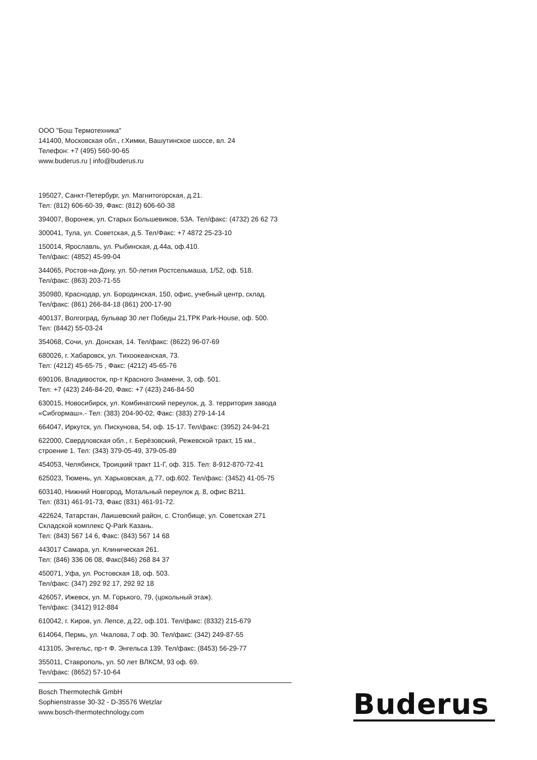ООО "Бош Термотехника"
141400, Московская обл., г.Химки, Вашутинское шоссе, вл. 24
Телефон: +7 (495) 560-90-65
www.buderus.ru | info@buderus.ru
195027, Санкт-Петербург, ул. Магнитогорская, д.21.
Тел: (812) 606-60-39, Факс: (812) 606-60-38
394007, Воронеж, ул. Старых Большевиков, 53А. Тел/факс: (4732) 26 62 73
300041, Тула, ул. Советская, д.5. Тел/Факс: +7 4872 25-23-10
150014, Ярославль, ул. Рыбинская, д.44а, оф.410.
Тел/факс: (4852) 45-99-04
344065, Ростов-на-Дону, ул. 50-летия Ростсельмаша, 1/52, оф. 518.
Тел/факс: (863) 203-71-55
350980, Краснодар, ул. Бородинская, 150, офис, учебный центр, склад.
Тел/факс: (861) 266-84-18 (861) 200-17-90
400137, Волгоград, бульвар 30 лет Победы 21,ТРК Park-House, оф. 500.
Тел: (8442) 55-03-24
354068, Сочи, ул. Донская, 14. Тел/факс: (8622) 96-07-69
680026, г. Хабаровск, ул. Тихоокеанская, 73.
Тел: (4212) 45-65-75 , Факс: (4212) 45-65-76
690106, Владивосток, пр-т Красного Знамени, 3, оф. 501.
Тел: +7 (423) 246-84-20, Факс: +7 (423) 246-84-50
630015, Новосибирск, ул. Комбинатский переулок, д. 3. территория завода «Сибгормаш».- Тел: (383) 204-90-02, Факс: (383) 279-14-14
664047, Иркутск, ул. Пискунова, 54, оф. 15-17. Тел/факс: (3952) 24-94-21
622000, Свердловская обл., г. Берёзовский, Режевской тракт, 15 км.,
строение 1. Тел: (343) 379-05-49, 379-05-89
454053, Челябинск, Троицкий тракт 11-Г, оф. 315. Тел: 8-912-870-72-41
625023, Тюмень, ул. Харьковская, д.77, оф.602. Тел/факс: (3452) 41-05-75
603140, Нижний Новгород, Мотальный переулок д. 8, офис В211.
Тел: (831) 461-91-73, Факс (831) 461-91-72.
422624, Татарстан, Лаишевский район, с. Столбище, ул. Советская 271
Складской комплекс Q-Park Казань.
Тел: (843) 567 14 6, Факс: (843) 567 14 68
443017 Самара, ул. Клиническая 261.
Тел: (846) 336 06 08, Факс(846) 268 84 37
450071, Уфа, ул. Ростовская 18, оф. 503.
Тел/факс: (347) 292 92 17, 292 92 18
426057, Ижевск, ул. М. Горького, 79, (цокольный этаж).
Тел/факс: (3412) 912-884
610042, г. Киров, ул. Лепсе, д.22, оф.101. Тел/факс: (8332) 215-679
614064, Пермь, ул. Чкалова, 7 оф. 30. Тел/факс: (342) 249-87-55
413105, Энгельс, пр-т Ф. Энгельса 139. Тел/факс: (8453) 56-29-77
355011, Ставрополь, ул. 50 лет ВЛКСМ, 93 оф. 69.
Тел/факс: (8652) 57-10-64
Bosch Thermotechik GmbH
Sophienstrasse 30-32 - D-35576 Wetzlar
www.bosch-thermotechnology.com
Buderus